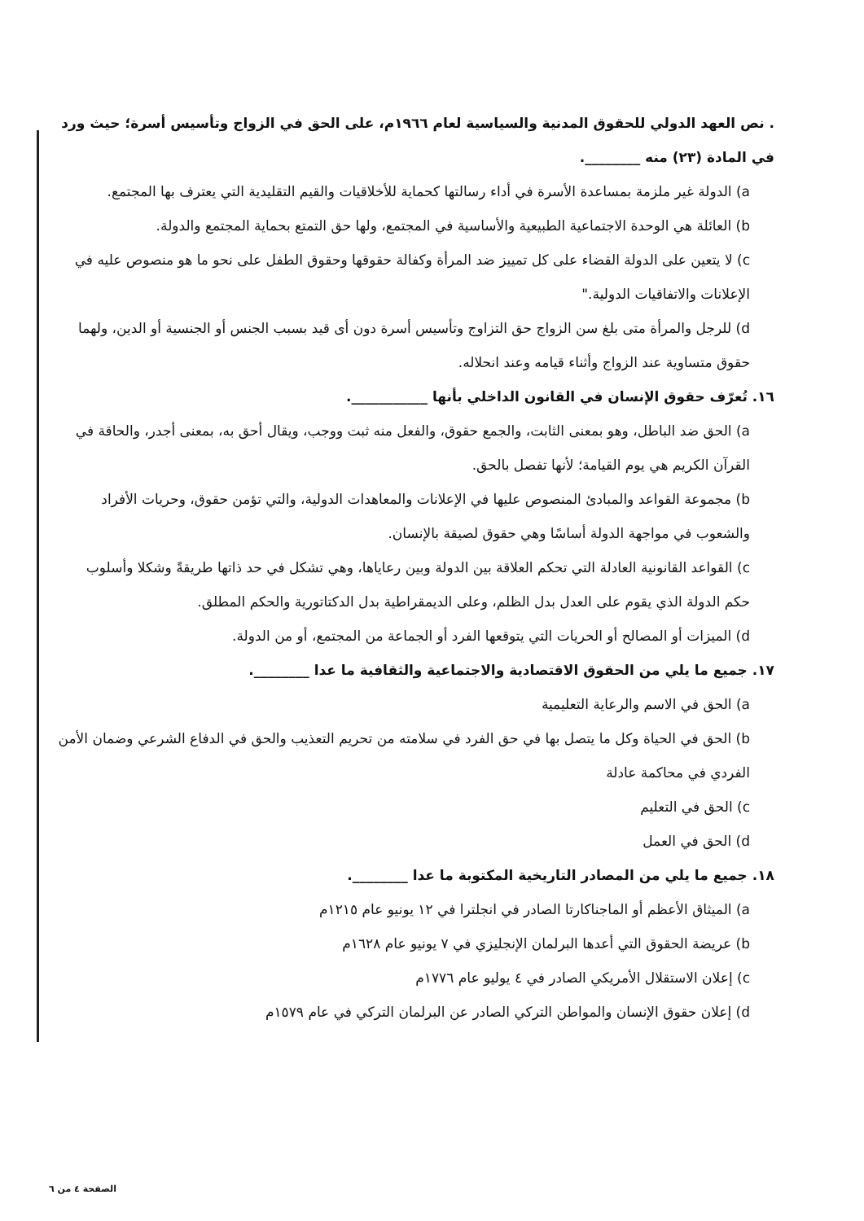. نص العهد الدولي للحقوق المدنية والسياسية لعام ١٩٦٦م، على الحق في الزواج وتأسيس أسرة؛ حيث ورد في المادة (٢٣) منه ________.
a) الدولة غير ملزمة بمساعدة الأسرة في أداء رسالتها كحماية للأخلاقيات والقيم التقليدية التي يعترف بها المجتمع.
b) العائلة هي الوحدة الاجتماعية الطبيعية والأساسية في المجتمع، ولها حق التمتع بحماية المجتمع والدولة.
c) لا يتعين على الدولة القضاء على كل تمييز ضد المرأة وكفالة حقوقها وحقوق الطفل على نحو ما هو منصوص عليه في الإعلانات والاتفاقيات الدولية."
d) للرجل والمرأة متى بلغ سن الزواج حق التزاوج وتأسيس أسرة دون أى قيد بسبب الجنس أو الجنسية أو الدين، ولهما حقوق متساوية عند الزواج وأثناء قيامه وعند انحلاله.
١٦. تُعرّف حقوق الإنسان في القانون الداخلي بأنها ___________.
a) الحق ضد الباطل، وهو بمعنى الثابت، والجمع حقوق، والفعل منه ثبت ووجب، ويقال أحق به، بمعنى أجدر، والحاقة في القرآن الكريم هي يوم القيامة؛ لأنها تفصل بالحق.
b) مجموعة القواعد والمبادئ المنصوص عليها في الإعلانات والمعاهدات الدولية، والتي تؤمن حقوق، وحريات الأفراد والشعوب في مواجهة الدولة أساسًا وهي حقوق لصيقة بالإنسان.
c) القواعد القانونية العادلة التي تحكم العلاقة بين الدولة وبين رعاياها، وهي تشكل في حد ذاتها طريقةً وشكلا وأسلوب حكم الدولة الذي يقوم على العدل بدل الظلم، وعلى الديمقراطية بدل الدكتاتورية والحكم المطلق.
d) الميزات أو المصالح أو الحريات التي يتوقعها الفرد أو الجماعة من المجتمع، أو من الدولة.
١٧. جميع ما يلي من الحقوق الاقتصادية والاجتماعية والثقافية ما عدا ________.
a) الحق في الاسم والرعاية التعليمية
b) الحق في الحياة وكل ما يتصل بها في حق الفرد في سلامته من تحريم التعذيب والحق في الدفاع الشرعي وضمان الأمن الفردي في محاكمة عادلة
c) الحق في التعليم
d) الحق في العمل
١٨. جميع ما يلي من المصادر التاريخية المكتوبة ما عدا ________.
a) الميثاق الأعظم أو الماجناكارتا الصادر في انجلترا في ١٢ يونيو عام ١٢١٥م
b) عريضة الحقوق التي أعدها البرلمان الإنجليزي في ٧ يونيو عام ١٦٢٨م
c) إعلان الاستقلال الأمريكي الصادر في ٤ يوليو عام ١٧٧٦م
d) إعلان حقوق الإنسان والمواطن التركي الصادر عن البرلمان التركي في عام ١٥٧٩م
الصفحة ٤ من ٦